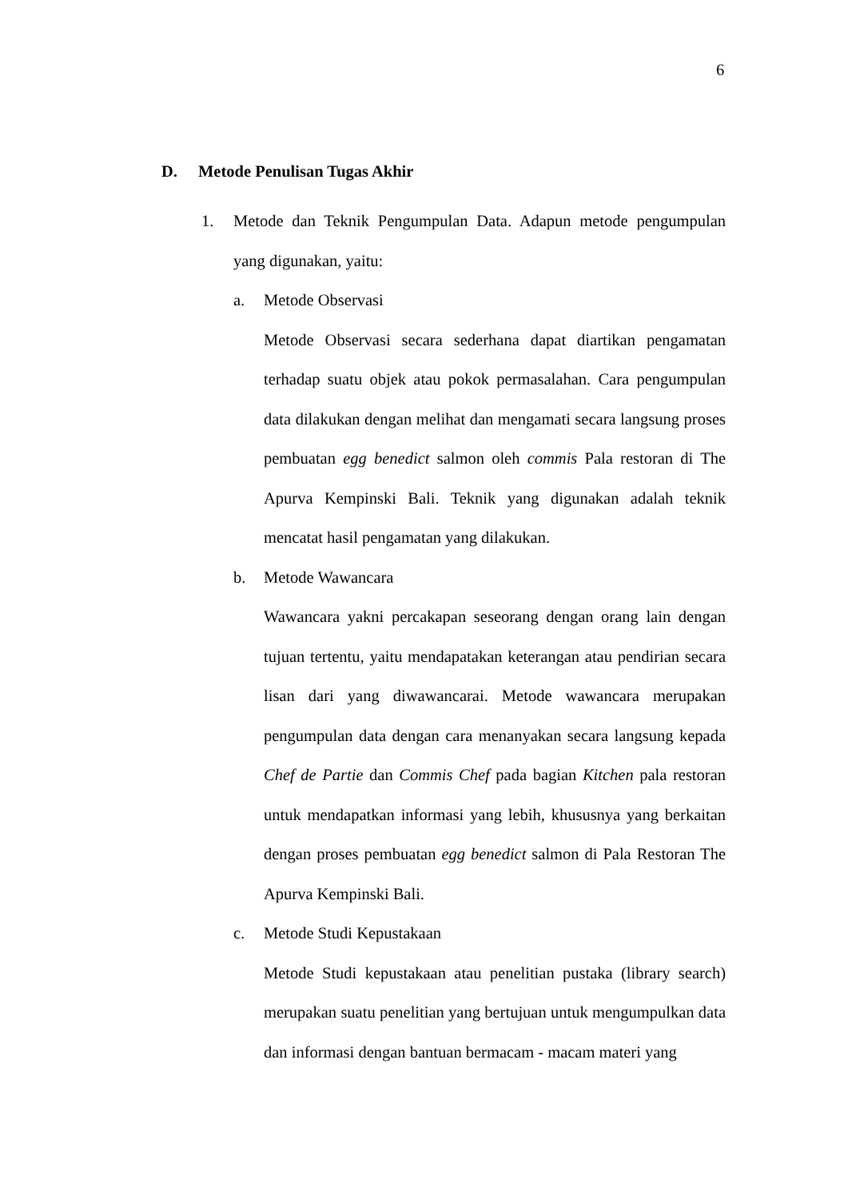6
D. Metode Penulisan Tugas Akhir
1. Metode dan Teknik Pengumpulan Data. Adapun metode pengumpulan yang digunakan, yaitu:
a. Metode Observasi
Metode Observasi secara sederhana dapat diartikan pengamatan terhadap suatu objek atau pokok permasalahan. Cara pengumpulan data dilakukan dengan melihat dan mengamati secara langsung proses pembuatan egg benedict salmon oleh commis Pala restoran di The Apurva Kempinski Bali. Teknik yang digunakan adalah teknik mencatat hasil pengamatan yang dilakukan.
b. Metode Wawancara
Wawancara yakni percakapan seseorang dengan orang lain dengan tujuan tertentu, yaitu mendapatakan keterangan atau pendirian secara lisan dari yang diwawancarai. Metode wawancara merupakan pengumpulan data dengan cara menanyakan secara langsung kepada Chef de Partie dan Commis Chef pada bagian Kitchen pala restoran untuk mendapatkan informasi yang lebih, khususnya yang berkaitan dengan proses pembuatan egg benedict salmon di Pala Restoran The Apurva Kempinski Bali.
c. Metode Studi Kepustakaan
Metode Studi kepustakaan atau penelitian pustaka (library search) merupakan suatu penelitian yang bertujuan untuk mengumpulkan data dan informasi dengan bantuan bermacam - macam materi yang